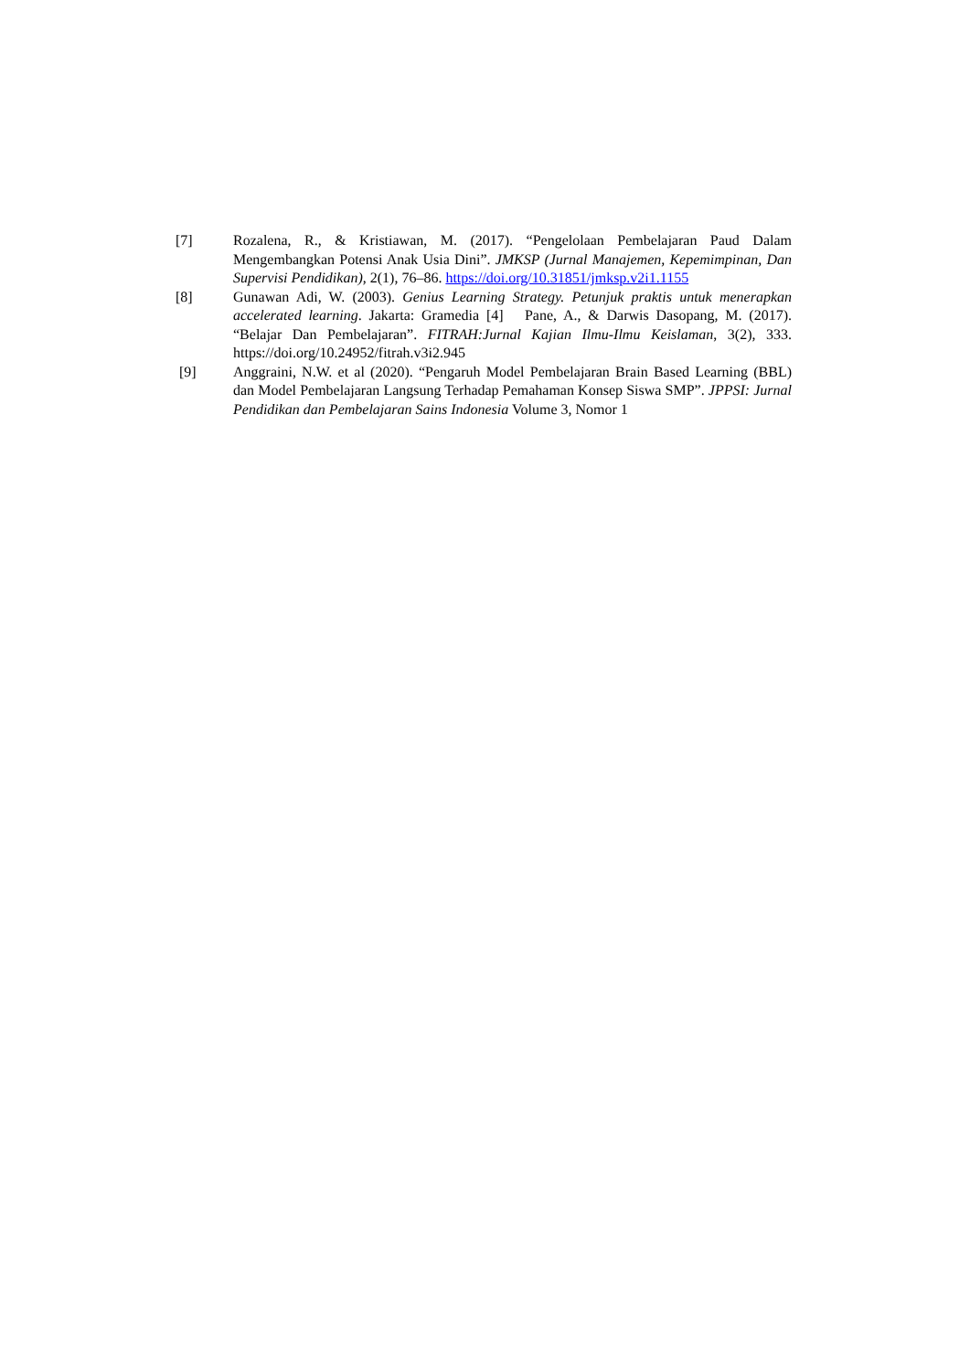[7] Rozalena, R., & Kristiawan, M. (2017). “Pengelolaan Pembelajaran Paud Dalam Mengembangkan Potensi Anak Usia Dini”. JMKSP (Jurnal Manajemen, Kepemimpinan, Dan Supervisi Pendidikan), 2(1), 76–86. https://doi.org/10.31851/jmksp.v2i1.1155
[8] Gunawan Adi, W. (2003). Genius Learning Strategy. Petunjuk praktis untuk menerapkan accelerated learning. Jakarta: Gramedia [4] Pane, A., & Darwis Dasopang, M. (2017). “Belajar Dan Pembelajaran”. FITRAH:Jurnal Kajian Ilmu-Ilmu Keislaman, 3(2), 333. https://doi.org/10.24952/fitrah.v3i2.945
[9] Anggraini, N.W. et al (2020). “Pengaruh Model Pembelajaran Brain Based Learning (BBL) dan Model Pembelajaran Langsung Terhadap Pemahaman Konsep Siswa SMP”. JPPSI: Jurnal Pendidikan dan Pembelajaran Sains Indonesia Volume 3, Nomor 1